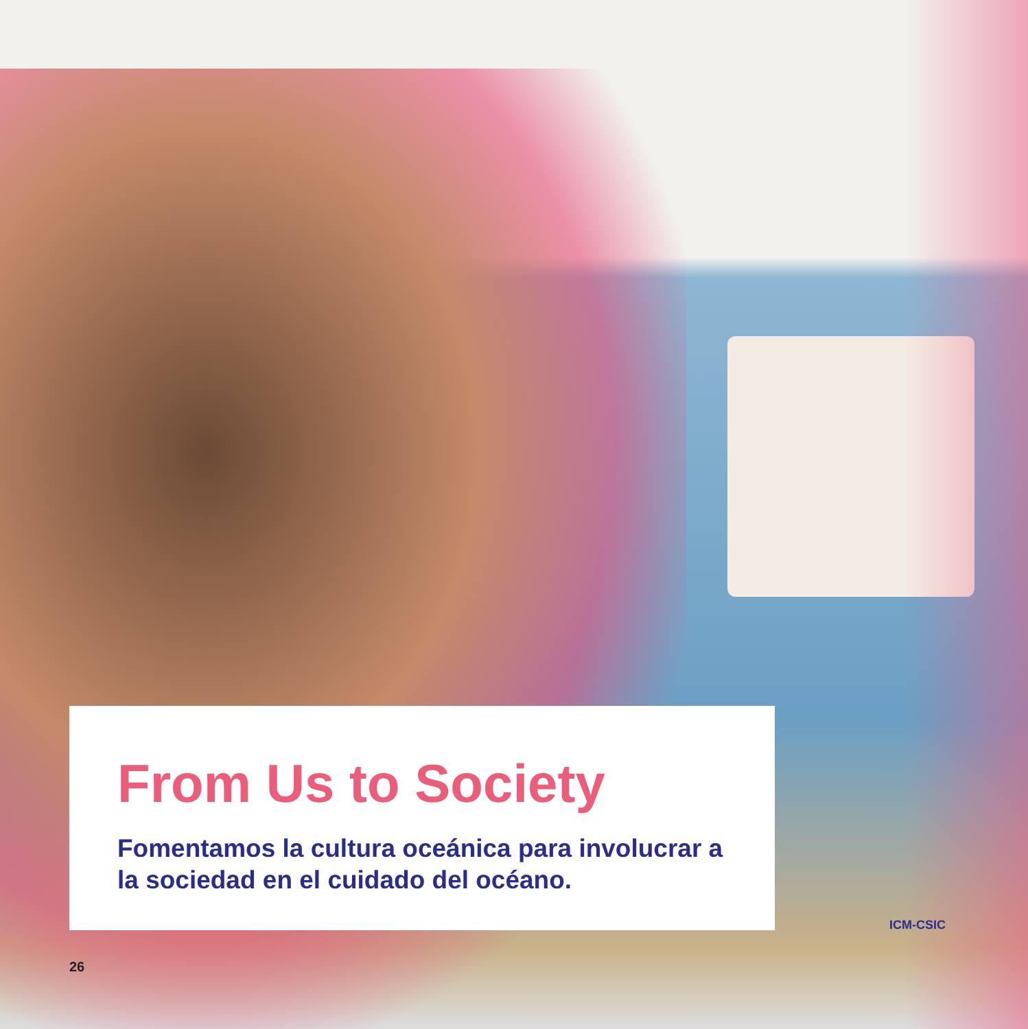From Us to Society
Fomentamos la cultura oceánica para involucrar a la sociedad en el cuidado del océano.
ICM-CSIC
26